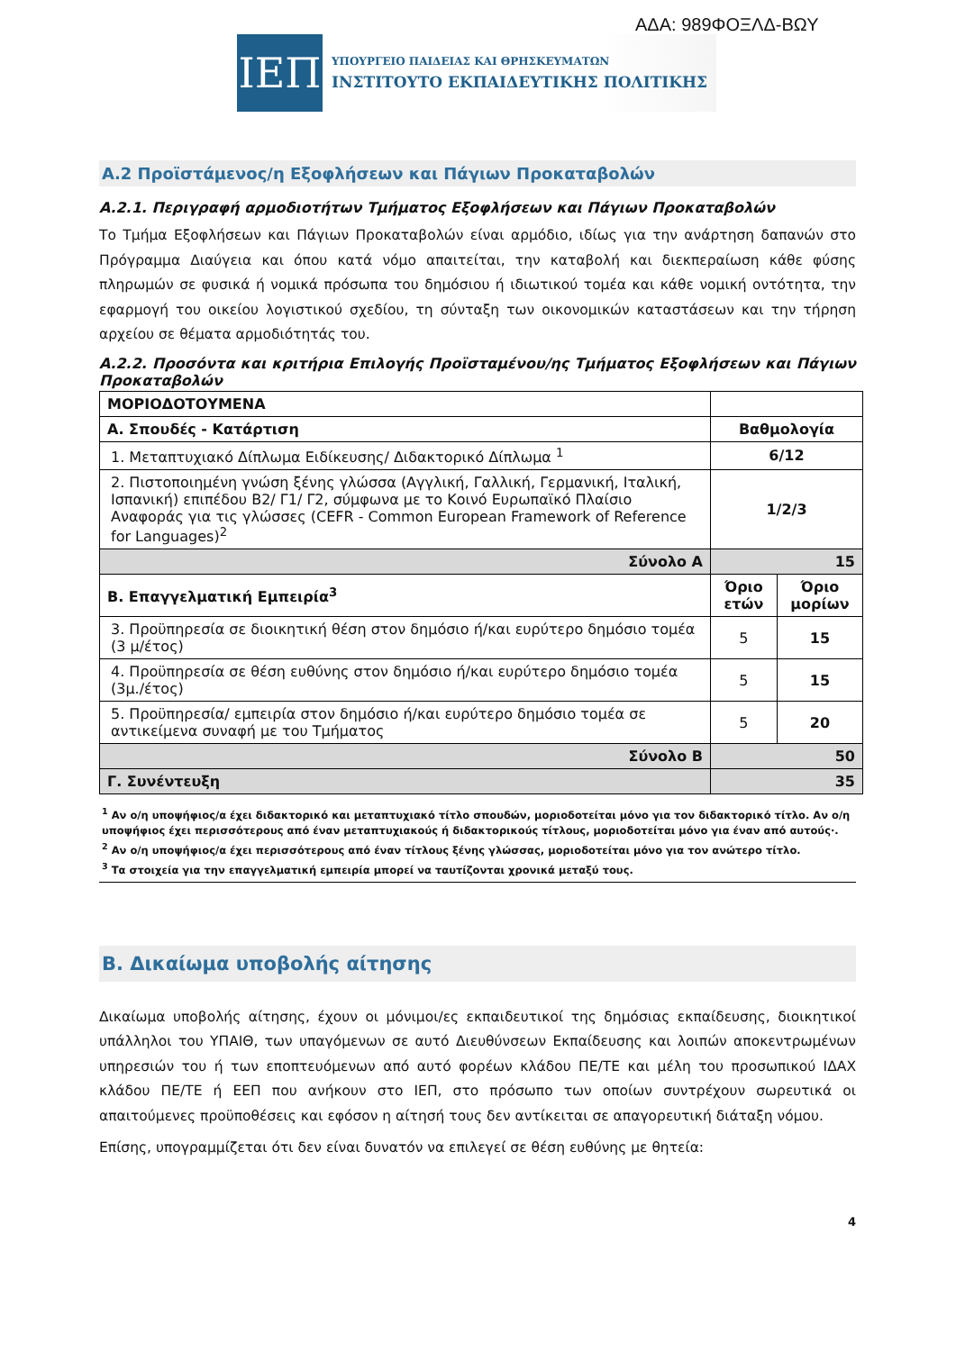ΑΔΑ: 989ΦΟΞΛΔ-ΒΩΥ
ΙΕΠ
ΥΠΟΥΡΓΕΙΟ ΠΑΙΔΕΙΑΣ ΚΑΙ ΘΡΗΣΚΕΥΜΑΤΩΝ
ΙΝΣΤΙΤΟΥΤΟ ΕΚΠΑΙΔΕΥΤΙΚΗΣ ΠΟΛΙΤΙΚΗΣ
Α.2 Προϊστάμενος/η Εξοφλήσεων και Πάγιων Προκαταβολών
Α.2.1. Περιγραφή αρμοδιοτήτων Τμήματος Εξοφλήσεων και Πάγιων Προκαταβολών
Το Τμήμα Εξοφλήσεων και Πάγιων Προκαταβολών είναι αρμόδιο, ιδίως για την ανάρτηση δαπανών στο Πρόγραμμα Διαύγεια και όπου κατά νόμο απαιτείται, την καταβολή και διεκπεραίωση κάθε φύσης πληρωμών σε φυσικά ή νομικά πρόσωπα του δημόσιου ή ιδιωτικού τομέα και κάθε νομική οντότητα, την εφαρμογή του οικείου λογιστικού σχεδίου, τη σύνταξη των οικονομικών καταστάσεων και την τήρηση αρχείου σε θέματα αρμοδιότητάς του.
Α.2.2. Προσόντα και κριτήρια Επιλογής Προϊσταμένου/ης Τμήματος Εξοφλήσεων και Πάγιων Προκαταβολών
| ΜΟΡΙΟΔΟΤΟΥΜΕΝΑ | | |
| Α. Σπουδές - Κατάρτιση | Βαθμολογία | |
| 1. Μεταπτυχιακό Δίπλωμα Ειδίκευσης/ Διδακτορικό Δίπλωμα <sup>1</sup> | 6/12 | |
| 2. Πιστοποιημένη γνώση ξένης γλώσσα (Αγγλική, Γαλλική, Γερμανική, Ιταλική, Ισπανική) επιπέδου Β2/ Γ1/ Γ2, σύμφωνα με το Κοινό Ευρωπαϊκό Πλαίσιο Αναφοράς για τις γλώσσες (CEFR - Common European Framework of Reference for Languages)<sup>2</sup> | 1/2/3 | |
| Σύνολο Α | 15 | |
| Β. Επαγγελματική Εμπειρία<sup>3</sup> | Όριο ετών | Όριο μορίων |
| 3. Προϋπηρεσία σε διοικητική θέση στον δημόσιο ή/και ευρύτερο δημόσιο τομέα (3 μ/έτος) | 5 | 15 |
| 4. Προϋπηρεσία σε θέση ευθύνης στον δημόσιο ή/και ευρύτερο δημόσιο τομέα (3μ./έτος) | 5 | 15 |
| 5. Προϋπηρεσία/ εμπειρία στον δημόσιο ή/και ευρύτερο δημόσιο τομέα σε αντικείμενα συναφή με του Τμήματος | 5 | 20 |
| Σύνολο Β | 50 | |
| Γ. Συνέντευξη | 35 | |
<sup>1</sup> Αν ο/η υποψήφιος/α έχει διδακτορικό και μεταπτυχιακό τίτλο σπουδών, μοριοδοτείται μόνο για τον διδακτορικό τίτλο. Αν ο/η υποψήφιος έχει περισσότερους από έναν μεταπτυχιακούς ή διδακτορικούς τίτλους, μοριοδοτείται μόνο για έναν από αυτούς·.
<sup>2</sup> Αν ο/η υποψήφιος/α έχει περισσότερους από έναν τίτλους ξένης γλώσσας, μοριοδοτείται μόνο για τον ανώτερο τίτλο.
<sup>3</sup> Τα στοιχεία για την επαγγελματική εμπειρία μπορεί να ταυτίζονται χρονικά μεταξύ τους.
Β. Δικαίωμα υποβολής αίτησης
Δικαίωμα υποβολής αίτησης, έχουν οι μόνιμοι/ες εκπαιδευτικοί της δημόσιας εκπαίδευσης, διοικητικοί υπάλληλοι του ΥΠΑΙΘ, των υπαγόμενων σε αυτό Διευθύνσεων Εκπαίδευσης και λοιπών αποκεντρωμένων υπηρεσιών του ή των εποπτευόμενων από αυτό φορέων κλάδου ΠΕ/ΤΕ και μέλη του προσωπικού ΙΔΑΧ κλάδου ΠΕ/ΤΕ ή ΕΕΠ που ανήκουν στο ΙΕΠ, στο πρόσωπο των οποίων συντρέχουν σωρευτικά οι απαιτούμενες προϋποθέσεις και εφόσον η αίτησή τους δεν αντίκειται σε απαγορευτική διάταξη νόμου.
Επίσης, υπογραμμίζεται ότι δεν είναι δυνατόν να επιλεγεί σε θέση ευθύνης με θητεία:
4